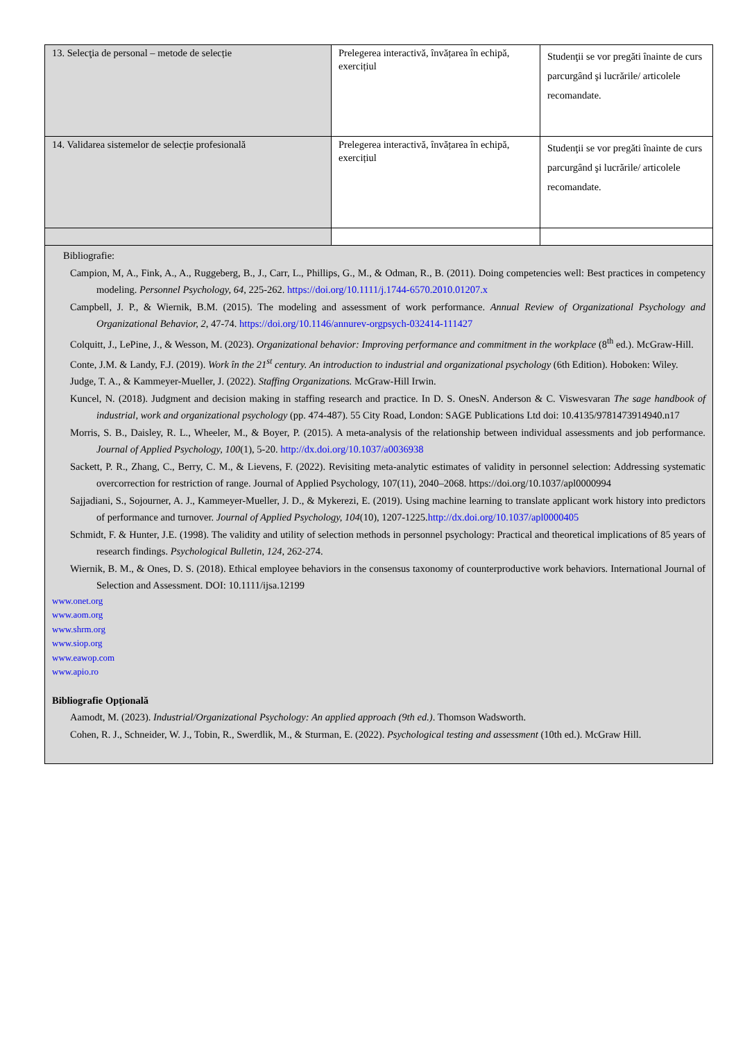| 13. Selecţia de personal – metode de selecție | Prelegerea interactivă, învățarea în echipă, exercițiul | Studenţii se vor pregăti înainte de curs parcurgând şi lucrările/ articolele recomandate. |
| 14. Validarea sistemelor de selecție profesională | Prelegerea interactivă, învățarea în echipă, exercițiul | Studenţii se vor pregăti înainte de curs parcurgând şi lucrările/ articolele recomandate. |
| Bibliografie: Campion, M, A., Fink, A., A., Ruggeberg, B., J., Carr, L., Phillips, G., M., & Odman, R., B. (2011). Doing competencies well: Best practices in competency modeling. Personnel Psychology, 64 , 225-262. https://doi.org/10.1111/j.1744-6570.2010.01207.x Campbell, J. P., & Wiernik, B.M. (2015). The modeling and assessment of work performance. Annual Review of Organizational Psychology and Organizational Behavior, 2 , 47-74. https://doi.org/10.1146/annurev-orgpsych-032414-111427 Colquitt, J., LePine, J., & Wesson, M. (2023). Organizational behavior: Improving performance and commitment in the workplace (8<sup>th</sup> ed.). McGraw-Hill. Conte, J.M. & Landy, F.J. (2019). Work în the 21<sup>st</sup> century. An introduction to industrial and organizational psychology (6th Edition). Hoboken: Wiley. Judge, T. A., & Kammeyer-Mueller, J. (2022). Staffing Organizations. McGraw-Hill Irwin. Kuncel, N. (2018). Judgment and decision making in staffing research and practice. In D. S. OnesN. Anderson & C. Viswesvaran The sage handbook of industrial, work and organizational psychology (pp. 474-487). 55 City Road, London: SAGE Publications Ltd doi: 10.4135/9781473914940.n17 Morris, S. B., Daisley, R. L., Wheeler, M., & Boyer, P. (2015). A meta-analysis of the relationship between individual assessments and job performance. Journal of Applied Psychology, 100 (1), 5-20. http://dx.doi.org/10.1037/a0036938 Sackett, P. R., Zhang, C., Berry, C. M., & Lievens, F. (2022). Revisiting meta-analytic estimates of validity in personnel selection: Addressing systematic overcorrection for restriction of range. Journal of Applied Psychology, 107(11), 2040–2068. https://doi.org/10.1037/apl0000994 Sajjadiani, S., Sojourner, A. J., Kammeyer-Mueller, J. D., & Mykerezi, E. (2019). Using machine learning to translate applicant work history into predictors of performance and turnover. Journal of Applied Psychology, 104 (10), 1207-1225. http://dx.doi.org/10.1037/apl0000405 Schmidt, F. & Hunter, J.E. (1998). The validity and utility of selection methods in personnel psychology: Practical and theoretical implications of 85 years of research findings. Psychological Bulletin, 124 , 262-274. Wiernik, B. M., & Ones, D. S. (2018). Ethical employee behaviors in the consensus taxonomy of counterproductive work behaviors. International Journal of Selection and Assessment. DOI: 10.1111/ijsa.12199 www.onet.org www.aom.org www.shrm.org www.siop.org www.eawop.com www.apio.ro Bibliografie Opţională Aamodt, M. (2023). Industrial/Organizational Psychology: An applied approach (9th ed.) . Thomson Wadsworth. Cohen, R. J., Schneider, W. J., Tobin, R., Swerdlik, M., & Sturman, E. (2022). Psychological testing and assessment (10th ed.). McGraw Hill. | | |